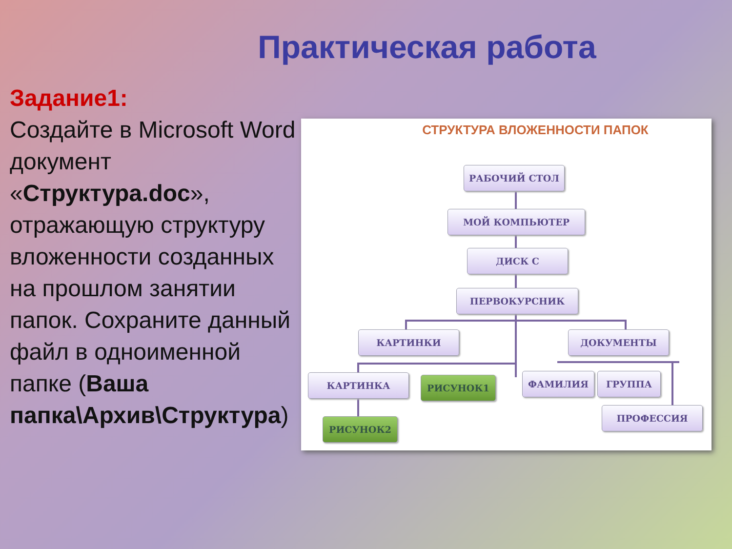Практическая работа
Задание1:
Создайте в Microsoft Word документ «Структура.doc», отражающую структуру вложенности созданных на прошлом занятии папок. Сохраните данный файл в одноименной папке (Ваша папка\Архив\Структура)
СТРУКТУРА ВЛОЖЕННОСТИ ПАПОК
РАБОЧИЙ СТОЛ
МОЙ КОМПЬЮТЕР
ДИСК С
ПЕРВОКУРСНИК
КАРТИНКИ ДОКУМЕНТЫ
КАРТИНКА РИСУНОК1 ФАМИЛИЯ ГРУППА
РИСУНОК2
ПРОФЕССИЯ